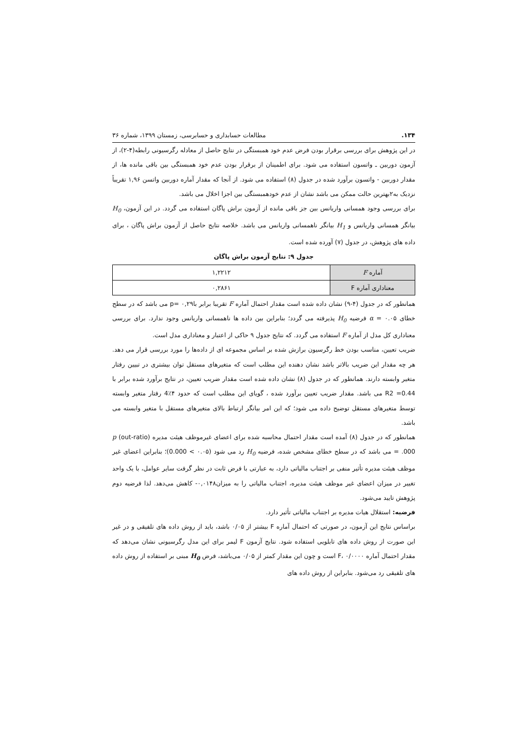۱۳۴. مطالعات حسابداری و حسابرسی، زمستان ۱۳۹۹، شماره ۳۶
در این پژوهش برای بررسی برقرار بودن فرض عدم خود همبستگی در نتایج حاصل از معادله رگرسیونی رابطه(۴-۲)، از آزمون دوربین ـ واتسون استفاده می شود. برای اطمینان از برقرار بودن عدم خود همبستگی بین باقی مانده ها، از مقدار دوربین - واتسون برآورد شده در جدول (۸) استفاده می شود. از آنجا که مقدار آماره دوربین واتسن ۱,۹۶ تقریباً نزدیک به۲بهترین حالت ممکن می باشد نشان از عدم خودهمبستگی بین اجزا اخلال می باشد.
برای بررسی وجود همسانی واریانس بین جز باقی مانده از آزمون براش پاگان استفاده می گردد. در این آزمون، H<sub>0</sub> بیانگر همسانی واریانس و H<sub>1</sub> بیانگر ناهمسانی واریانس می باشد. خلاصه نتایج حاصل از آزمون براش پاگان ، برای داده های پژوهش، در جدول (۷) آورده شده است.
جدول ۹: نتایج آزمون براش پاگان
| آماره F | ۱,۲۲۱۲ |
| معناداری آماره F | ۰,۲۸۶۱ |
همانطور که در جدول (۴-۹) نشان داده شده است مقدار احتمال آماره F تقریبا برابر با۰,۲۹ =p می باشد که در سطح خطای ۰.۰۵ = α فرضیه H<sub>0</sub> پذیرفته می گردد؛ بنابراین بین داده ها ناهمسانی واریانس وجود ندارد. برای بررسی معناداری کل مدل از آماره F استفاده می گردد. که نتایج جدول ۹ حاکی از اعتبار و معناداری مدل است.
ضریب تعیین، مناسب بودن خط رگرسیون برازش شده بر اساس مجموعه ای از داده‌ها را مورد بررسی قرار می دهد. هر چه مقدار این ضریب بالاتر باشد نشان دهنده این مطلب است که متغیرهای مستقل توان بیشتری در تبیین رفتار متغیر وابسته دارند. همانطور که در جدول (۸) نشان داده شده است مقدار ضریب تعیین، در نتایج برآورد شده برابر با R2 =0.44 می باشد. مقدار ضریب تعیین برآورد شده ، گویای این مطلب است که حدود ۴٪4 رفتار متغیر وابسته توسط متغیرهای مستقل توضیح داده می شود؛ که این امر بیانگر ارتباط بالای متغیرهای مستقل با متغیر وابسته می باشد.
همانطور که در جدول (۸) آمده است مقدار احتمال محاسبه شده برای اعضای غیرموظف هیئت مدیره (out-ratio) p = .000 می باشد که در سطح خطای مشخص شده، فرضیه H<sub>0</sub> رد می شود (۰.۰۵ > 0.000)؛ بنابراین اعضای غیر موظف هیئت مدیره تأثیر منفی بر اجتناب مالیاتی دارد، به عبارتی با فرض ثابت در نظر گرفت سایر عوامل، با یک واحد تغییر در میزان اعضای غیر موظف هیئت مدیره، اجتناب مالیاتی را به میزان۰,۰۱۴۸- کاهش می‌دهد. لذا فرضیه دوم پژوهش تایید می‌شود.
فرضیه: استقلال هیات مدیره بر اجتناب مالیاتی تأثیر دارد.
براساس نتایج این آزمون، در صورتی که احتمال آماره F بیشتر از ۰/۰۵ باشد، باید از روش داده های تلفیقی و در غیر این صورت از روش داده های تابلویی استفاده شود. نتایج آزمون F لیمر برای این مدل رگرسیونی نشان می‌دهد که مقدار احتمال آماره F، ۰/۰۰۰۰ است و چون این مقدار کمتر از ۰/۰۵ می‌باشد، فرض H<sub>0</sub> مبنی بر استفاده از روش داده های تلفیقی رد می‌شود. بنابراین از روش داده های